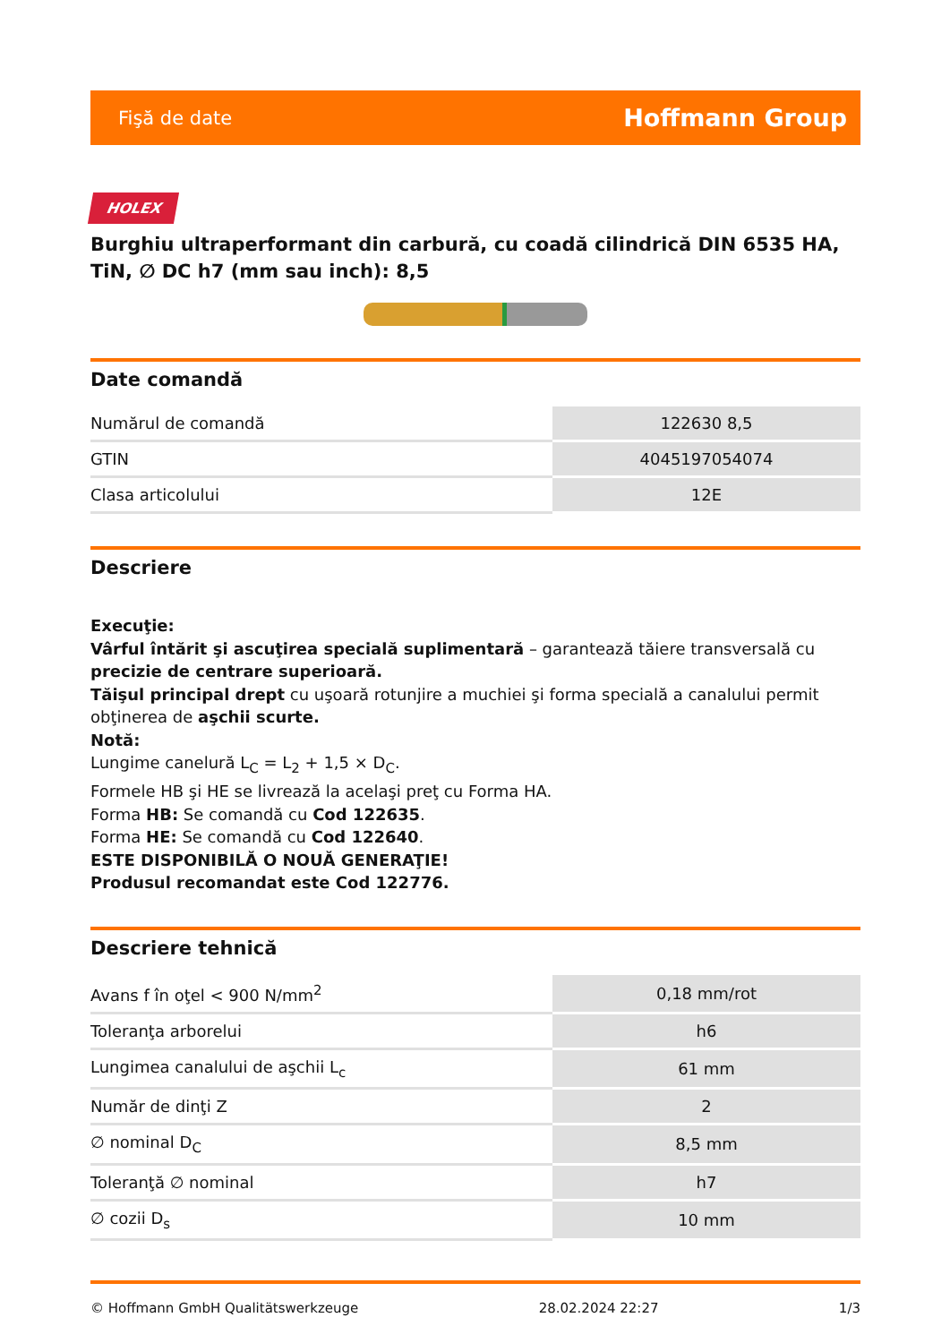Fişă de date Hoffmann Group
HOLEX
Burghiu ultraperformant din carbură, cu coadă cilindrică DIN 6535 HA, TiN, ∅ DC h7 (mm sau inch): 8,5
Date comandă
| Numărul de comandă | 122630 8,5 |
| GTIN | 4045197054074 |
| Clasa articolului | 12E |
Descriere
Execuţie:
Vârful întărit şi ascuţirea specială suplimentară – garantează tăiere transversală cu precizie de centrare superioară.
Tăişul principal drept cu uşoară rotunjire a muchiei şi forma specială a canalului permit obţinerea de aşchii scurte.
Notă:
Lungime canelură L<sub>C</sub> = L<sub>2</sub> + 1,5 × D<sub>C</sub>.
Formele HB şi HE se livrează la acelaşi preţ cu Forma HA.
Forma HB: Se comandă cu Cod 122635.
Forma HE: Se comandă cu Cod 122640.
ESTE DISPONIBILĂ O NOUĂ GENERAŢIE!
Produsul recomandat este Cod 122776.
Descriere tehnică
| Avans f în oţel < 900 N/mm<sup>2</sup> | 0,18 mm/rot |
| Toleranţa arborelui | h6 |
| Lungimea canalului de aşchii L<sub>c</sub> | 61 mm |
| Număr de dinţi Z | 2 |
| ∅ nominal D<sub>C</sub> | 8,5 mm |
| Toleranţă ∅ nominal | h7 |
| ∅ cozii D<sub>s</sub> | 10 mm |
© Hoffmann GmbH Qualitätswerkzeuge 28.02.2024 22:27 1/3